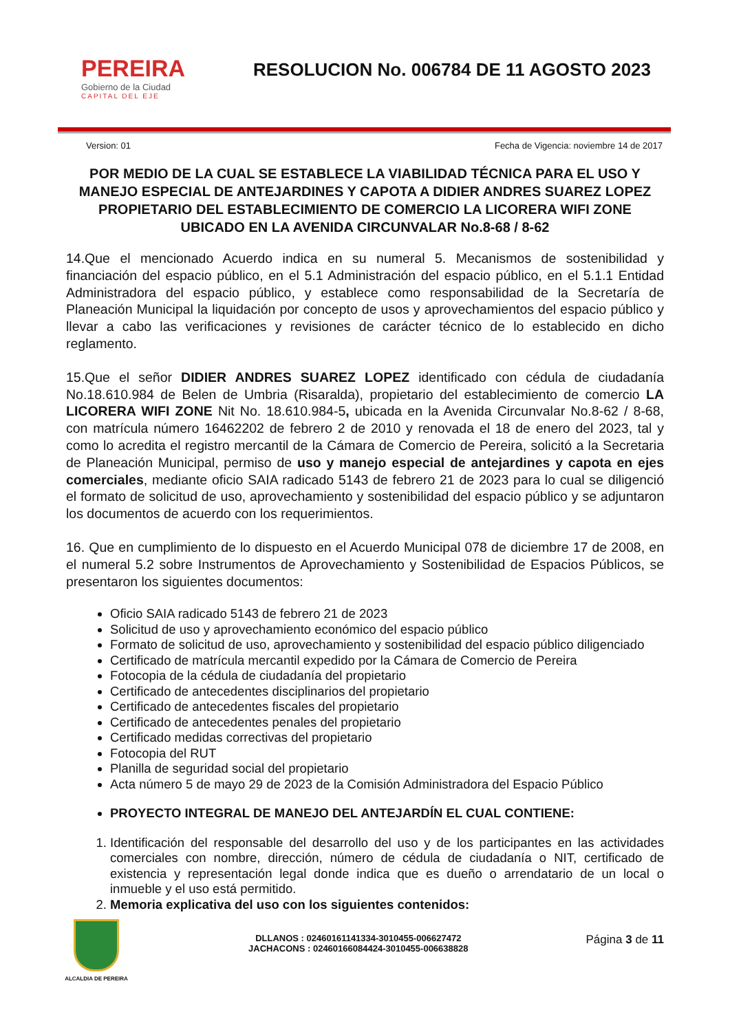PEREIRA
Gobierno de la Ciudad
CAPITAL DEL EJE
RESOLUCION No. 006784 DE 11 AGOSTO 2023
Version: 01 Fecha de Vigencia: noviembre 14 de 2017
POR MEDIO DE LA CUAL SE ESTABLECE LA VIABILIDAD TÉCNICA PARA EL USO Y MANEJO ESPECIAL DE ANTEJARDINES Y CAPOTA A DIDIER ANDRES SUAREZ LOPEZ PROPIETARIO DEL ESTABLECIMIENTO DE COMERCIO LA LICORERA WIFI ZONE UBICADO EN LA AVENIDA CIRCUNVALAR No.8-68 / 8-62
14.Que el mencionado Acuerdo indica en su numeral 5. Mecanismos de sostenibilidad y financiación del espacio público, en el 5.1 Administración del espacio público, en el 5.1.1 Entidad Administradora del espacio público, y establece como responsabilidad de la Secretaría de Planeación Municipal la liquidación por concepto de usos y aprovechamientos del espacio público y llevar a cabo las verificaciones y revisiones de carácter técnico de lo establecido en dicho reglamento.
15.Que el señor DIDIER ANDRES SUAREZ LOPEZ identificado con cédula de ciudadanía No.18.610.984 de Belen de Umbria (Risaralda), propietario del establecimiento de comercio LA LICORERA WIFI ZONE Nit No. 18.610.984-5, ubicada en la Avenida Circunvalar No.8-62 / 8-68, con matrícula número 16462202 de febrero 2 de 2010 y renovada el 18 de enero del 2023, tal y como lo acredita el registro mercantil de la Cámara de Comercio de Pereira, solicitó a la Secretaria de Planeación Municipal, permiso de uso y manejo especial de antejardines y capota en ejes comerciales, mediante oficio SAIA radicado 5143 de febrero 21 de 2023 para lo cual se diligenció el formato de solicitud de uso, aprovechamiento y sostenibilidad del espacio público y se adjuntaron los documentos de acuerdo con los requerimientos.
16. Que en cumplimiento de lo dispuesto en el Acuerdo Municipal 078 de diciembre 17 de 2008, en el numeral 5.2 sobre Instrumentos de Aprovechamiento y Sostenibilidad de Espacios Públicos, se presentaron los siguientes documentos:
Oficio SAIA radicado 5143 de febrero 21 de 2023
Solicitud de uso y aprovechamiento económico del espacio público
Formato de solicitud de uso, aprovechamiento y sostenibilidad del espacio público diligenciado
Certificado de matrícula mercantil expedido por la Cámara de Comercio de Pereira
Fotocopia de la cédula de ciudadanía del propietario
Certificado de antecedentes disciplinarios del propietario
Certificado de antecedentes fiscales del propietario
Certificado de antecedentes penales del propietario
Certificado medidas correctivas del propietario
Fotocopia del RUT
Planilla de seguridad social del propietario
Acta número 5 de mayo 29 de 2023 de la Comisión Administradora del Espacio Público
PROYECTO INTEGRAL DE MANEJO DEL ANTEJARDÍN EL CUAL CONTIENE:
1. Identificación del responsable del desarrollo del uso y de los participantes en las actividades comerciales con nombre, dirección, número de cédula de ciudadanía o NIT, certificado de existencia y representación legal donde indica que es dueño o arrendatario de un local o inmueble y el uso está permitido.
2. Memoria explicativa del uso con los siguientes contenidos:
ALCALDIA DE PEREIRA
DLLANOS : 02460161141334-3010455-006627472
JACHACONS : 02460166084424-3010455-006638828
Página 3 de 11